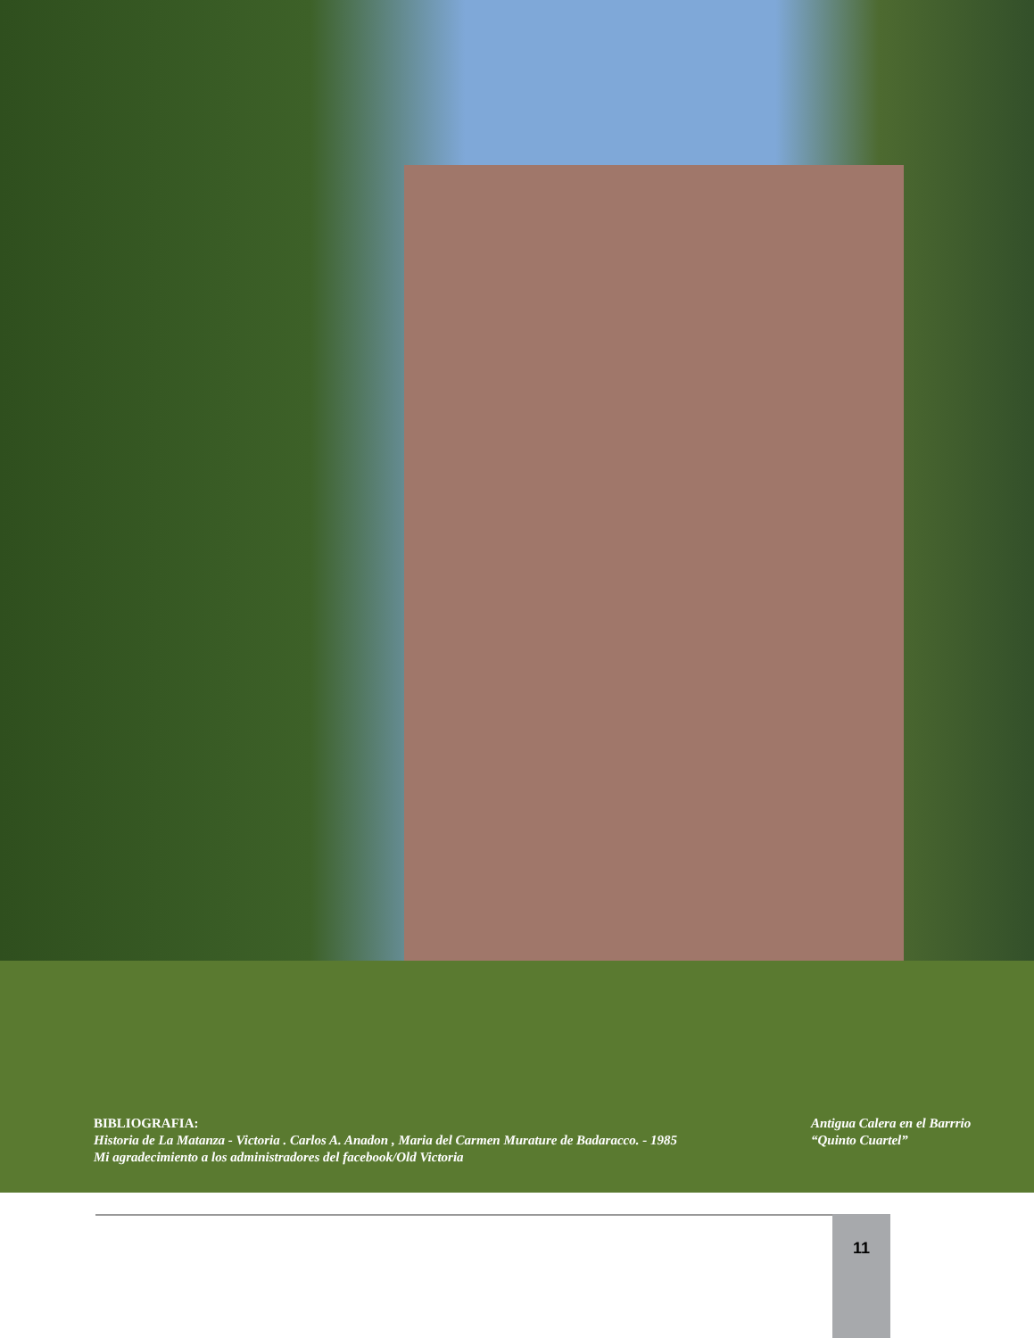BIBLIOGRAFIA:
Historia de La Matanza - Victoria . Carlos A. Anadon , Maria del Carmen Murature de Badaracco. - 1985
Mi agradecimiento a los administradores del facebook/Old Victoria
Antigua Calera en el Barrrio “Quinto Cuartel”
11